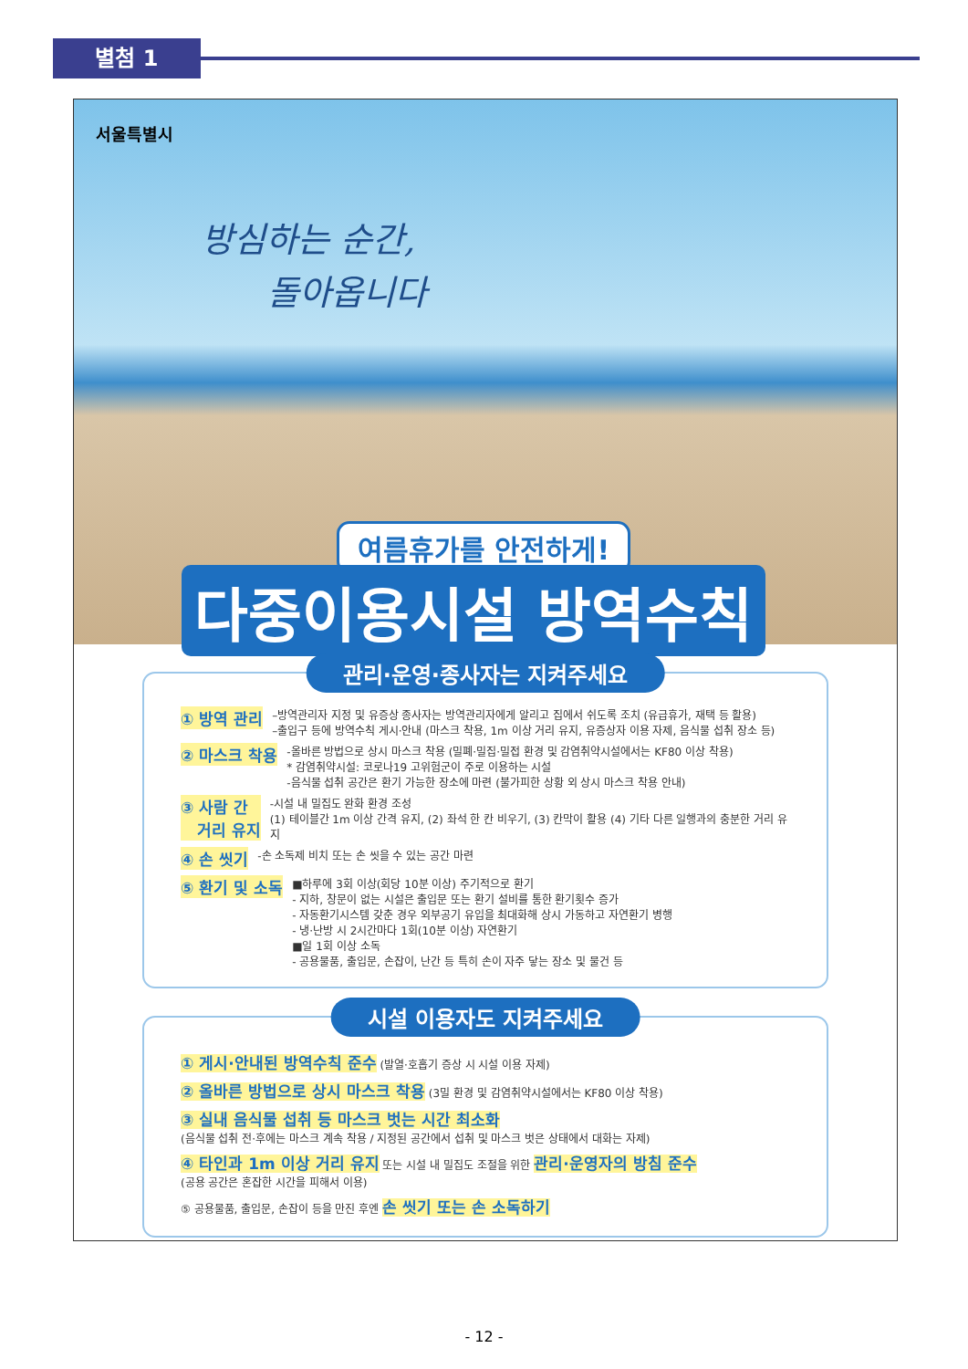별첨 1
서울특별시
방심하는 순간,
돌아옵니다
여름휴가를 안전하게!
다중이용시설 방역수칙
관리·운영·종사자는 지켜주세요
① 방역 관리
–방역관리자 지정 및 유증상 종사자는 방역관리자에게 알리고 집에서 쉬도록 조치 (유급휴가, 재택 등 활용)
–출입구 등에 방역수칙 게시·안내 (마스크 착용, 1m 이상 거리 유지, 유증상자 이용 자제, 음식물 섭취 장소 등)
② 마스크 착용
-올바른 방법으로 상시 마스크 착용 (밀폐·밀집·밀접 환경 및 감염취약시설에서는 KF80 이상 착용)
* 감염취약시설: 코로나19 고위험군이 주로 이용하는 시설
-음식물 섭취 공간은 환기 가능한 장소에 마련 (불가피한 상황 외 상시 마스크 착용 안내)
③ 사람 간
거리 유지
-시설 내 밀집도 완화 환경 조성
(1) 테이블간 1m 이상 간격 유지, (2) 좌석 한 칸 비우기, (3) 칸막이 활용 (4) 기타 다른 일행과의 충분한 거리 유지
④ 손 씻기
-손 소독제 비치 또는 손 씻을 수 있는 공간 마련
⑤ 환기 및 소독
■하루에 3회 이상(회당 10분 이상) 주기적으로 환기
- 지하, 창문이 없는 시설은 출입문 또는 환기 설비를 통한 환기횟수 증가
- 자동환기시스템 갖춘 경우 외부공기 유입을 최대화해 상시 가동하고 자연환기 병행
- 냉·난방 시 2시간마다 1회(10분 이상) 자연환기
■일 1회 이상 소독
- 공용물품, 출입문, 손잡이, 난간 등 특히 손이 자주 닿는 장소 및 물건 등
시설 이용자도 지켜주세요
① 게시·안내된 방역수칙 준수 (발열·호흡기 증상 시 시설 이용 자제)
② 올바른 방법으로 상시 마스크 착용 (3밀 환경 및 감염취약시설에서는 KF80 이상 착용)
③ 실내 음식물 섭취 등 마스크 벗는 시간 최소화
(음식물 섭취 전·후에는 마스크 계속 착용 / 지정된 공간에서 섭취 및 마스크 벗은 상태에서 대화는 자제)
④ 타인과 1m 이상 거리 유지 또는 시설 내 밀집도 조절을 위한 관리·운영자의 방침 준수
(공용 공간은 혼잡한 시간을 피해서 이용)
⑤ 공용물품, 출입문, 손잡이 등을 만진 후엔 손 씻기 또는 손 소독하기
- 12 -